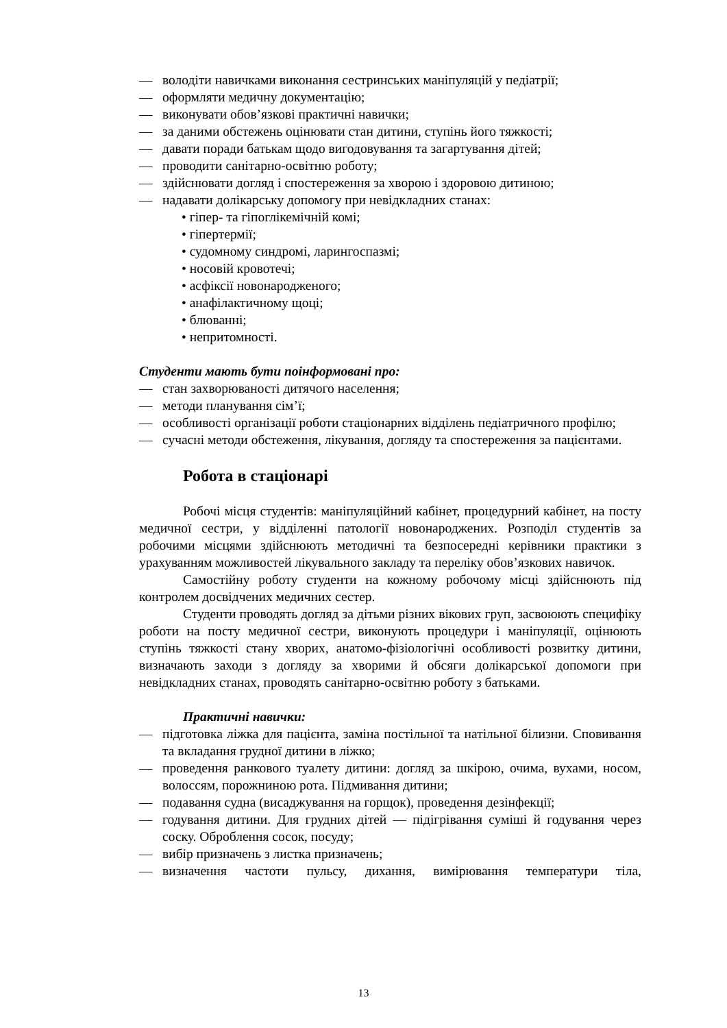— володіти навичками виконання сестринських маніпуляцій у педіатрії;
— оформляти медичну документацію;
— виконувати обов’язкові практичні навички;
— за даними обстежень оцінювати стан дитини, ступінь його тяжкості;
— давати поради батькам щодо вигодовування та загартування дітей;
— проводити санітарно-освітню роботу;
— здійснювати догляд і спостереження за хворою і здоровою дитиною;
— надавати долікарську допомогу при невідкладних станах:
• гіпер- та гіпоглікемічній комі;
• гіпертермії;
• судомному синдромі, ларингоспазмі;
• носовій кровотечі;
• асфіксії новонародженого;
• анафілактичному щоці;
• блюванні;
• непритомності.
Студенти мають бути поінформовані про:
— стан захворюваності дитячого населення;
— методи планування сім’ї;
— особливості організації роботи стаціонарних відділень педіатричного профілю;
— сучасні методи обстеження, лікування, догляду та спостереження за пацієнтами.
Робота в стаціонарі
Робочі місця студентів: маніпуляційний кабінет, процедурний кабінет, на посту медичної сестри, у відділенні патології новонароджених. Розподіл студентів за робочими місцями здійснюють методичні та безпосередні керівники практики з урахуванням можливостей лікувального закладу та переліку обов’язкових навичок.
Самостійну роботу студенти на кожному робочому місці здійснюють під контролем досвідчених медичних сестер.
Студенти проводять догляд за дітьми різних вікових груп, засвоюють специфіку роботи на посту медичної сестри, виконують процедури і маніпуляції, оцінюють ступінь тяжкості стану хворих, анатомо-фізіологічні особливості розвитку дитини, визначають заходи з догляду за хворими й обсяги долікарської допомоги при невідкладних станах, проводять санітарно-освітню роботу з батьками.
Практичні навички:
— підготовка ліжка для пацієнта, заміна постільної та натільної білизни. Сповивання та вкладання грудної дитини в ліжко;
— проведення ранкового туалету дитини: догляд за шкірою, очима, вухами, носом, волоссям, порожниною рота. Підмивання дитини;
— подавання судна (висаджування на горщок), проведення дезінфекції;
— годування дитини. Для грудних дітей — підігрівання суміші й годування через соску. Оброблення сосок, посуду;
— вибір призначень з листка призначень;
— визначення частоти пульсу, дихання, вимірювання температури тіла,
13